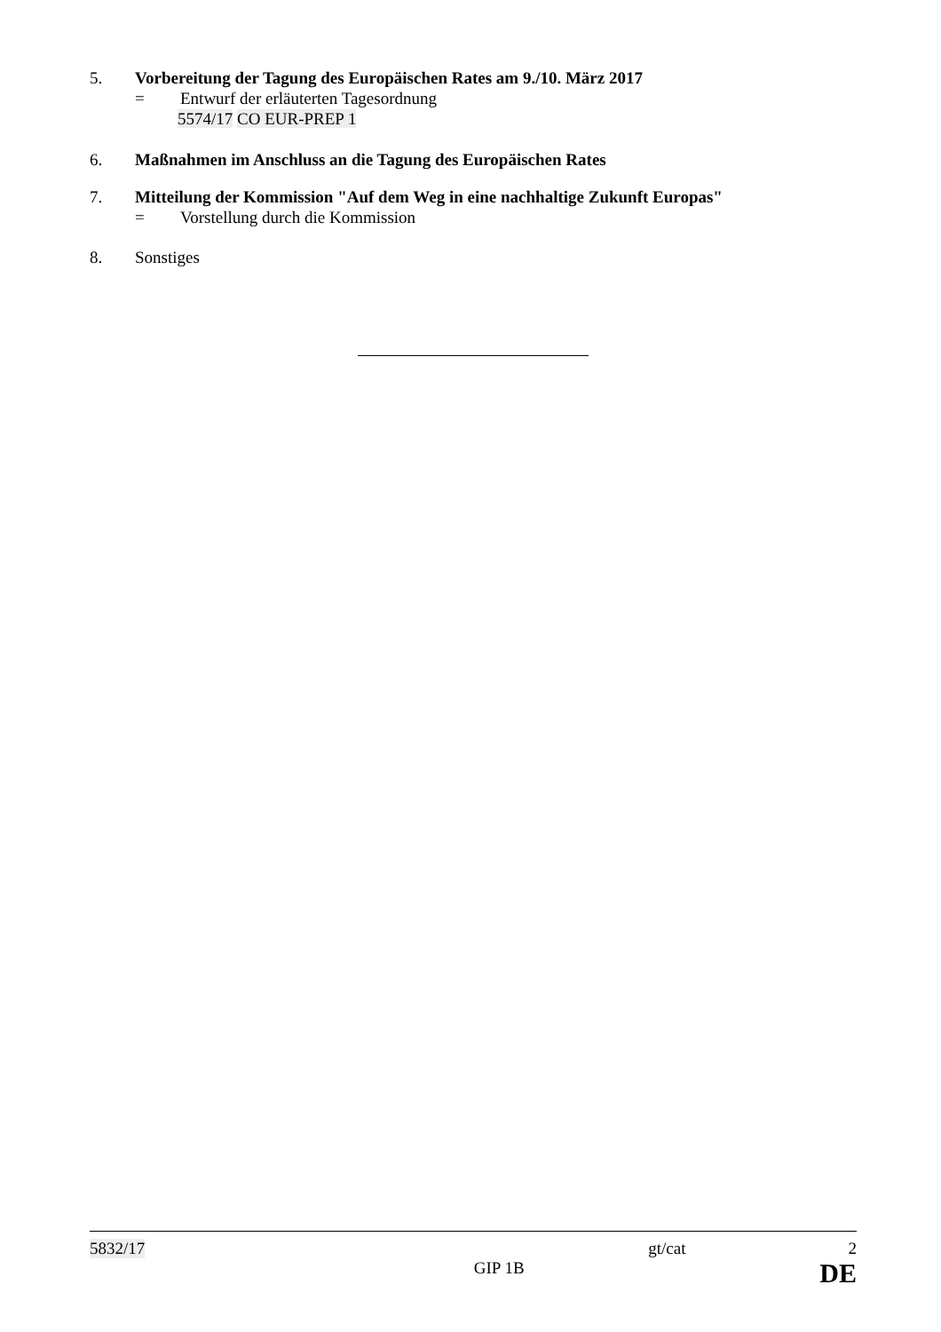5. Vorbereitung der Tagung des Europäischen Rates am 9./10. März 2017
= Entwurf der erläuterten Tagesordnung
5574/17 CO EUR-PREP 1
6. Maßnahmen im Anschluss an die Tagung des Europäischen Rates
7. Mitteilung der Kommission "Auf dem Weg in eine nachhaltige Zukunft Europas"
= Vorstellung durch die Kommission
8. Sonstiges
5832/17 gt/cat 2
GIP 1B DE